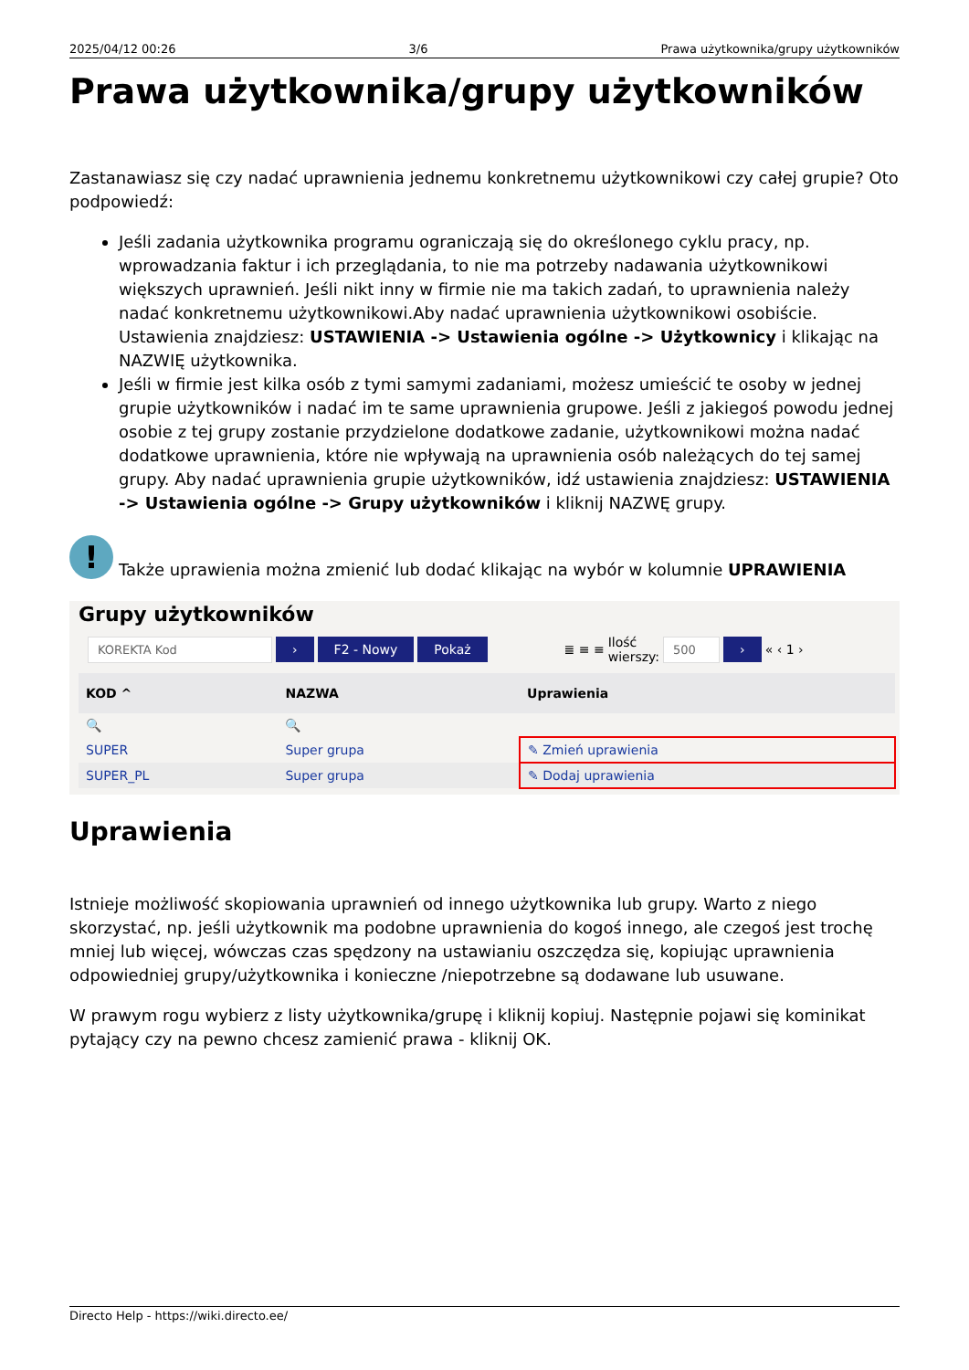2025/04/12 00:26 3/6 Prawa użytkownika/grupy użytkowników
Prawa użytkownika/grupy użytkowników
Zastanawiasz się czy nadać uprawnienia jednemu konkretnemu użytkownikowi czy całej grupie? Oto podpowiedź:
Jeśli zadania użytkownika programu ograniczają się do określonego cyklu pracy, np. wprowadzania faktur i ich przeglądania, to nie ma potrzeby nadawania użytkownikowi większych uprawnień. Jeśli nikt inny w firmie nie ma takich zadań, to uprawnienia należy nadać konkretnemu użytkownikowi.Aby nadać uprawnienia użytkownikowi osobiście. Ustawienia znajdziesz: USTAWIENIA -> Ustawienia ogólne -> Użytkownicy i klikając na NAZWIĘ użytkownika.
Jeśli w firmie jest kilka osób z tymi samymi zadaniami, możesz umieścić te osoby w jednej grupie użytkowników i nadać im te same uprawnienia grupowe. Jeśli z jakiegoś powodu jednej osobie z tej grupy zostanie przydzielone dodatkowe zadanie, użytkownikowi można nadać dodatkowe uprawnienia, które nie wpływają na uprawnienia osób należących do tej samej grupy. Aby nadać uprawnienia grupie użytkowników, idź ustawienia znajdziesz: USTAWIENIA -> Ustawienia ogólne -> Grupy użytkowników i kliknij NAZWĘ grupy.
!
Także uprawienia można zmienić lub dodać klikając na wybór w kolumnie UPRAWIENIA
Grupy użytkowników
KOREKTA Kod › F2 - Nowy Pokaż ≣ ≡ ≡ Ilość
wierszy: 500 › « ‹ 1 ›
| KOD ^ | NAZWA | Uprawienia |
| --- | --- | --- |
| 🔍 | 🔍 | |
| SUPER | Super grupa | ✎ Zmień uprawienia |
| SUPER_PL | Super grupa | ✎ Dodaj uprawienia |
Uprawienia
Istnieje możliwość skopiowania uprawnień od innego użytkownika lub grupy. Warto z niego skorzystać, np. jeśli użytkownik ma podobne uprawnienia do kogoś innego, ale czegoś jest trochę mniej lub więcej, wówczas czas spędzony na ustawianiu oszczędza się, kopiując uprawnienia odpowiedniej grupy/użytkownika i konieczne /niepotrzebne są dodawane lub usuwane.
W prawym rogu wybierz z listy użytkownika/grupę i kliknij kopiuj. Następnie pojawi się kominikat pytający czy na pewno chcesz zamienić prawa - kliknij OK.
Directo Help - https://wiki.directo.ee/